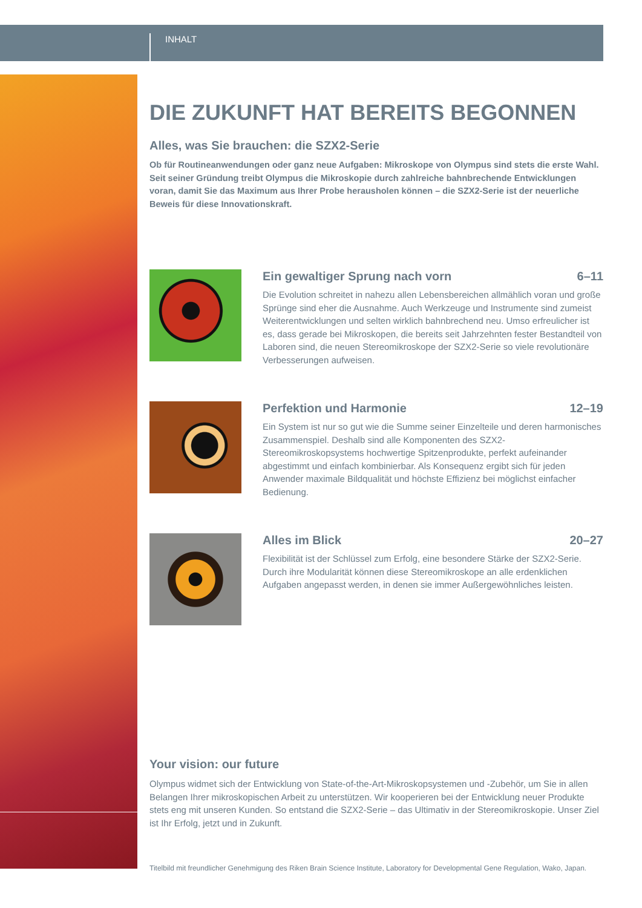INHALT
DIE ZUKUNFT HAT BEREITS BEGONNEN
Alles, was Sie brauchen: die SZX2-Serie
Ob für Routineanwendungen oder ganz neue Aufgaben: Mikroskope von Olympus sind stets die erste Wahl. Seit seiner Gründung treibt Olympus die Mikroskopie durch zahlreiche bahnbrechende Entwicklungen voran, damit Sie das Maximum aus Ihrer Probe herausholen können – die SZX2-Serie ist der neuerliche Beweis für diese Innovationskraft.
Ein gewaltiger Sprung nach vorn 6–11
Die Evolution schreitet in nahezu allen Lebensbereichen allmählich voran und große Sprünge sind eher die Ausnahme. Auch Werkzeuge und Instrumente sind zumeist Weiterentwicklungen und selten wirklich bahnbrechend neu. Umso erfreulicher ist es, dass gerade bei Mikroskopen, die bereits seit Jahrzehnten fester Bestandteil von Laboren sind, die neuen Stereomikroskope der SZX2-Serie so viele revolutionäre Verbesserungen aufweisen.
Perfektion und Harmonie 12–19
Ein System ist nur so gut wie die Summe seiner Einzelteile und deren harmonisches Zusammenspiel. Deshalb sind alle Komponenten des SZX2-Stereomikroskopsystems hochwertige Spitzenprodukte, perfekt aufeinander abgestimmt und einfach kombinierbar. Als Konsequenz ergibt sich für jeden Anwender maximale Bildqualität und höchste Effizienz bei möglichst einfacher Bedienung.
Alles im Blick 20–27
Flexibilität ist der Schlüssel zum Erfolg, eine besondere Stärke der SZX2-Serie. Durch ihre Modularität können diese Stereomikroskope an alle erdenklichen Aufgaben angepasst werden, in denen sie immer Außergewöhnliches leisten.
Your vision: our future
Olympus widmet sich der Entwicklung von State-of-the-Art-Mikroskopsystemen und -Zubehör, um Sie in allen Belangen Ihrer mikroskopischen Arbeit zu unterstützen. Wir kooperieren bei der Entwicklung neuer Produkte stets eng mit unseren Kunden. So entstand die SZX2-Serie – das Ultimativ in der Stereomikroskopie. Unser Ziel ist Ihr Erfolg, jetzt und in Zukunft.
Titelbild mit freundlicher Genehmigung des Riken Brain Science Institute, Laboratory for Developmental Gene Regulation, Wako, Japan.